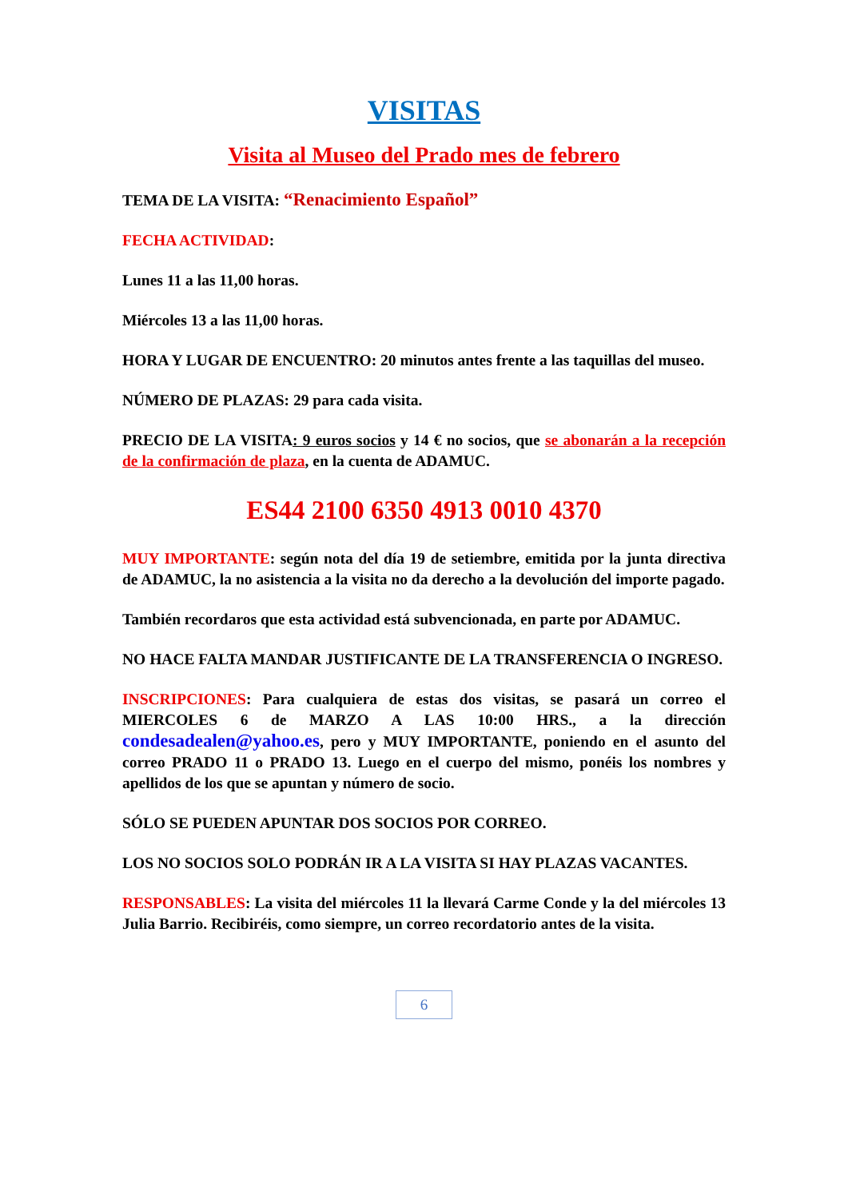VISITAS
Visita al Museo del Prado mes de febrero
TEMA DE LA VISITA: “Renacimiento Español”
FECHA ACTIVIDAD:
Lunes 11 a las 11,00 horas.
Miércoles 13 a las 11,00 horas.
HORA Y LUGAR DE ENCUENTRO: 20 minutos antes frente a las taquillas del museo.
NÚMERO DE PLAZAS: 29 para cada visita.
PRECIO DE LA VISITA: 9 euros socios y 14 € no socios, que se abonarán a la recepción de la confirmación de plaza, en la cuenta de ADAMUC.
ES44 2100 6350 4913 0010 4370
MUY IMPORTANTE: según nota del día 19 de setiembre, emitida por la junta directiva de ADAMUC, la no asistencia a la visita no da derecho a la devolución del importe pagado.
También recordaros que esta actividad está subvencionada, en parte por ADAMUC.
NO HACE FALTA MANDAR JUSTIFICANTE DE LA TRANSFERENCIA O INGRESO.
INSCRIPCIONES: Para cualquiera de estas dos visitas, se pasará un correo el MIERCOLES 6 de MARZO A LAS 10:00 HRS., a la dirección condesadealen@yahoo.es, pero y MUY IMPORTANTE, poniendo en el asunto del correo PRADO 11 o PRADO 13. Luego en el cuerpo del mismo, ponéis los nombres y apellidos de los que se apuntan y número de socio.
SÓLO SE PUEDEN APUNTAR DOS SOCIOS POR CORREO.
LOS NO SOCIOS SOLO PODRÁN IR A LA VISITA SI HAY PLAZAS VACANTES.
RESPONSABLES: La visita del miércoles 11 la llevará Carme Conde y la del miércoles 13 Julia Barrio. Recibiréis, como siempre, un correo recordatorio antes de la visita.
6